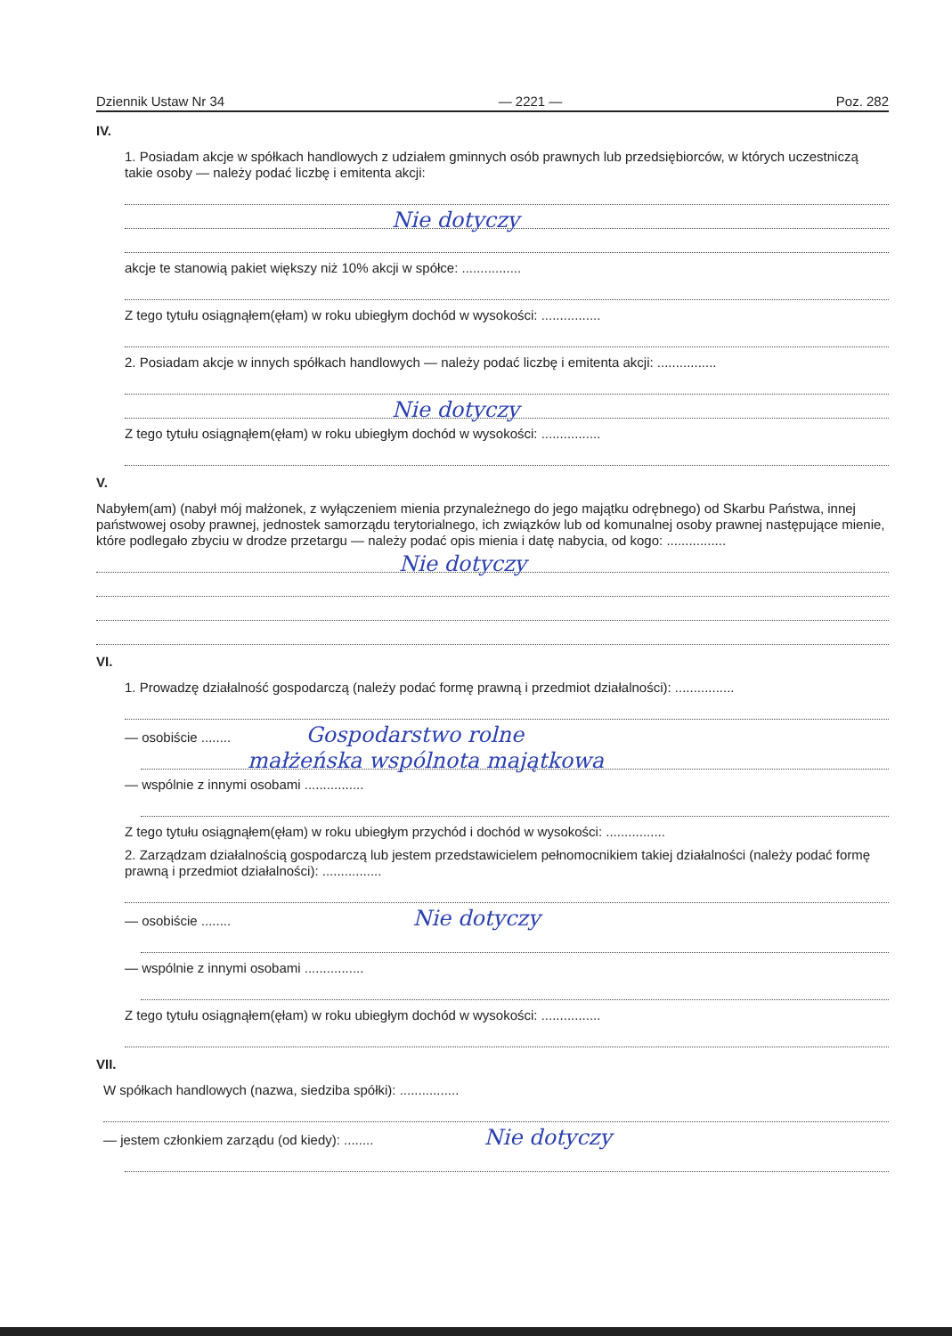Dziennik Ustaw Nr 34 — 2221 — Poz. 282
IV.
1. Posiadam akcje w spółkach handlowych z udziałem gminnych osób prawnych lub przedsiębiorców, w których uczestniczą takie osoby — należy podać liczbę i emitenta akcji:
Nie dotyczy
akcje te stanowią pakiet większy niż 10% akcji w spółce: ................
Z tego tytułu osiągnąłem(ęłam) w roku ubiegłym dochód w wysokości: ................
2. Posiadam akcje w innych spółkach handlowych — należy podać liczbę i emitenta akcji: ................
Nie dotyczy
Z tego tytułu osiągnąłem(ęłam) w roku ubiegłym dochód w wysokości: ................
V.
Nabyłem(am) (nabył mój małżonek, z wyłączeniem mienia przynależnego do jego majątku odrębnego) od Skarbu Państwa, innej państwowej osoby prawnej, jednostek samorządu terytorialnego, ich związków lub od komunalnej osoby prawnej następujące mienie, które podlegało zbyciu w drodze przetargu — należy podać opis mienia i datę nabycia, od kogo: ................
Nie dotyczy
VI.
1. Prowadzę działalność gospodarczą (należy podać formę prawną i przedmiot działalności): ................
— osobiście ........ Gospodarstwo rolne
małżeńska wspólnota majątkowa
— wspólnie z innymi osobami ................
Z tego tytułu osiągnąłem(ęłam) w roku ubiegłym przychód i dochód w wysokości: ................
2. Zarządzam działalnością gospodarczą lub jestem przedstawicielem pełnomocnikiem takiej działalności (należy podać formę prawną i przedmiot działalności): ................
— osobiście ........ Nie dotyczy
— wspólnie z innymi osobami ................
Z tego tytułu osiągnąłem(ęłam) w roku ubiegłym dochód w wysokości: ................
VII.
W spółkach handlowych (nazwa, siedziba spółki): ................
— jestem członkiem zarządu (od kiedy): ........ Nie dotyczy